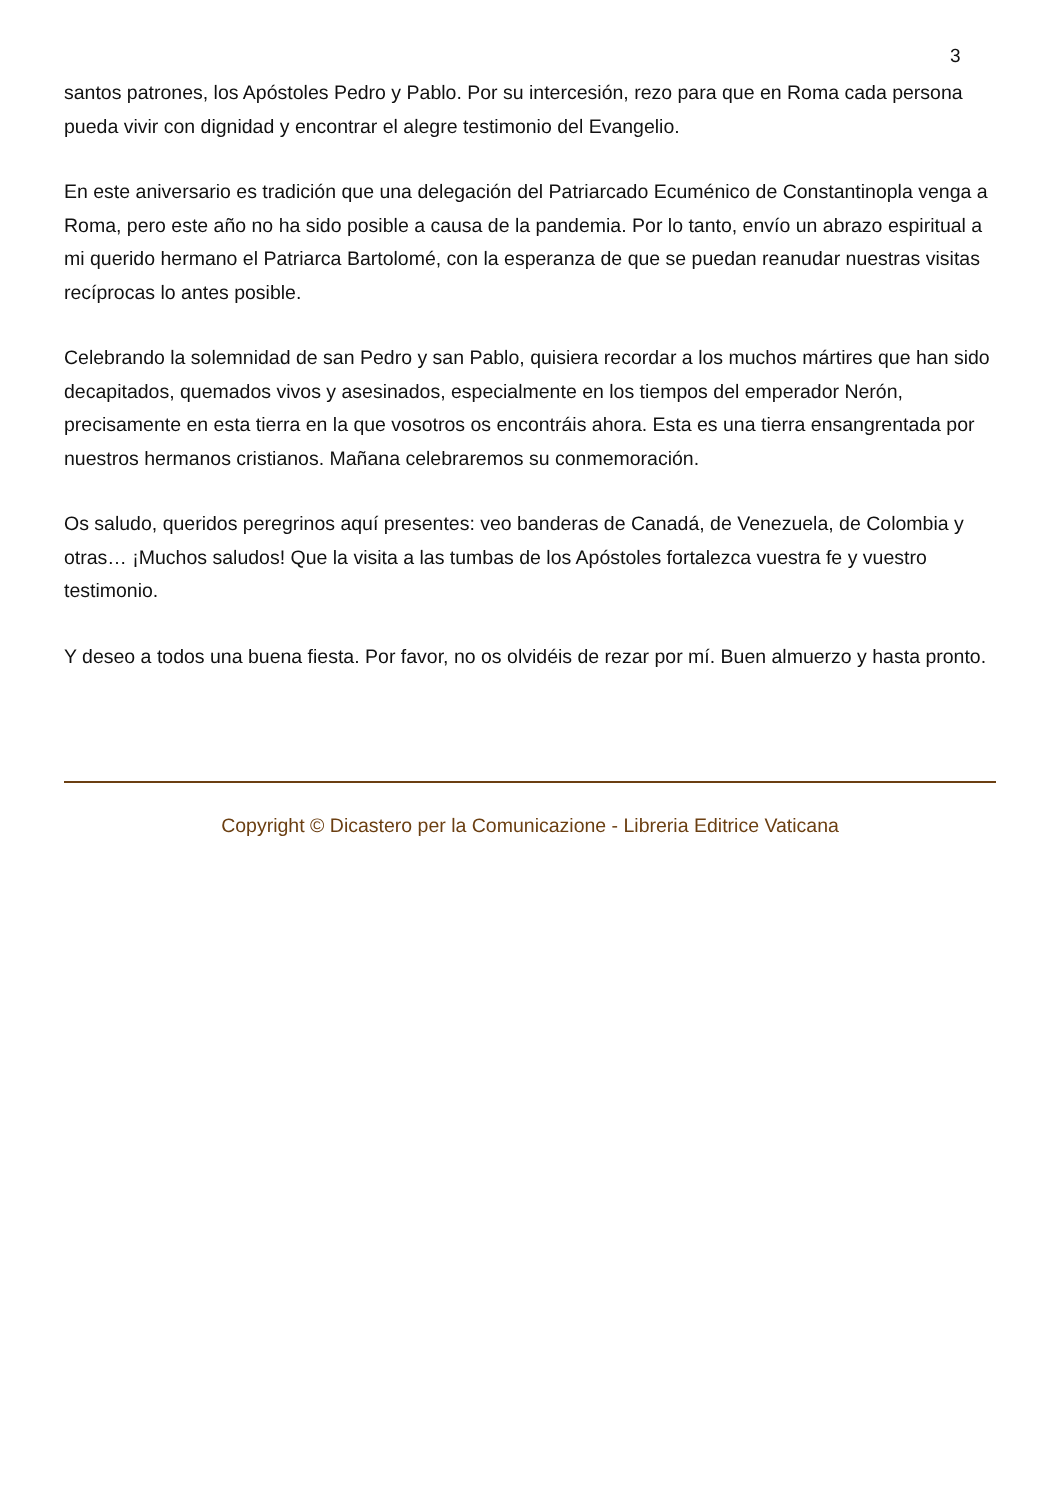3
santos patrones, los Apóstoles Pedro y Pablo. Por su intercesión, rezo para que en Roma cada persona pueda vivir con dignidad y encontrar el alegre testimonio del Evangelio.
En este aniversario es tradición que una delegación del Patriarcado Ecuménico de Constantinopla venga a Roma, pero este año no ha sido posible a causa de la pandemia. Por lo tanto, envío un abrazo espiritual a mi querido hermano el Patriarca Bartolomé, con la esperanza de que se puedan reanudar nuestras visitas recíprocas lo antes posible.
Celebrando la solemnidad de san Pedro y san Pablo, quisiera recordar a los muchos mártires que han sido decapitados, quemados vivos y asesinados, especialmente en los tiempos del emperador Nerón, precisamente en esta tierra en la que vosotros os encontráis ahora. Esta es una tierra ensangrentada por nuestros hermanos cristianos. Mañana celebraremos su conmemoración.
Os saludo, queridos peregrinos aquí presentes: veo banderas de Canadá, de Venezuela, de Colombia y otras… ¡Muchos saludos! Que la visita a las tumbas de los Apóstoles fortalezca vuestra fe y vuestro testimonio.
Y deseo a todos una buena fiesta. Por favor, no os olvidéis de rezar por mí. Buen almuerzo y hasta pronto.
Copyright © Dicastero per la Comunicazione - Libreria Editrice Vaticana